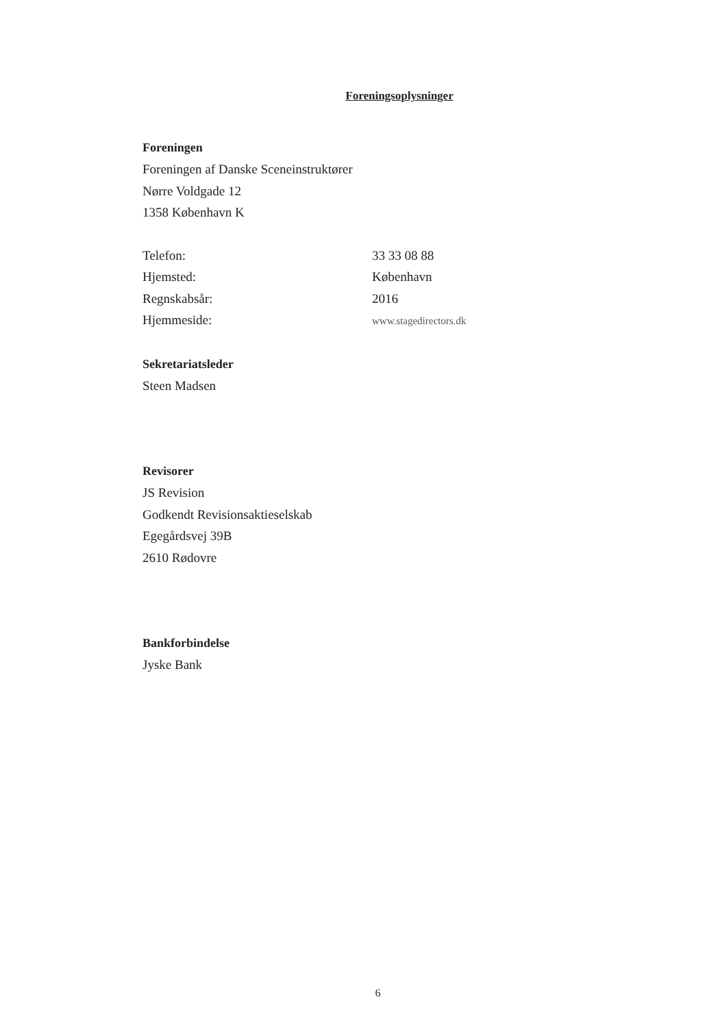Foreningsoplysninger
Foreningen
Foreningen af Danske Sceneinstruktører
Nørre Voldgade 12
1358 København K
Telefon: 33 33 08 88
Hjemsted: København
Regnskabsår: 2016
Hjemmeside: www.stagedirectors.dk
Sekretariatsleder
Steen Madsen
Revisorer
JS Revision
Godkendt Revisionsaktieselskab
Egegårdsvej 39B
2610 Rødovre
Bankforbindelse
Jyske Bank
6